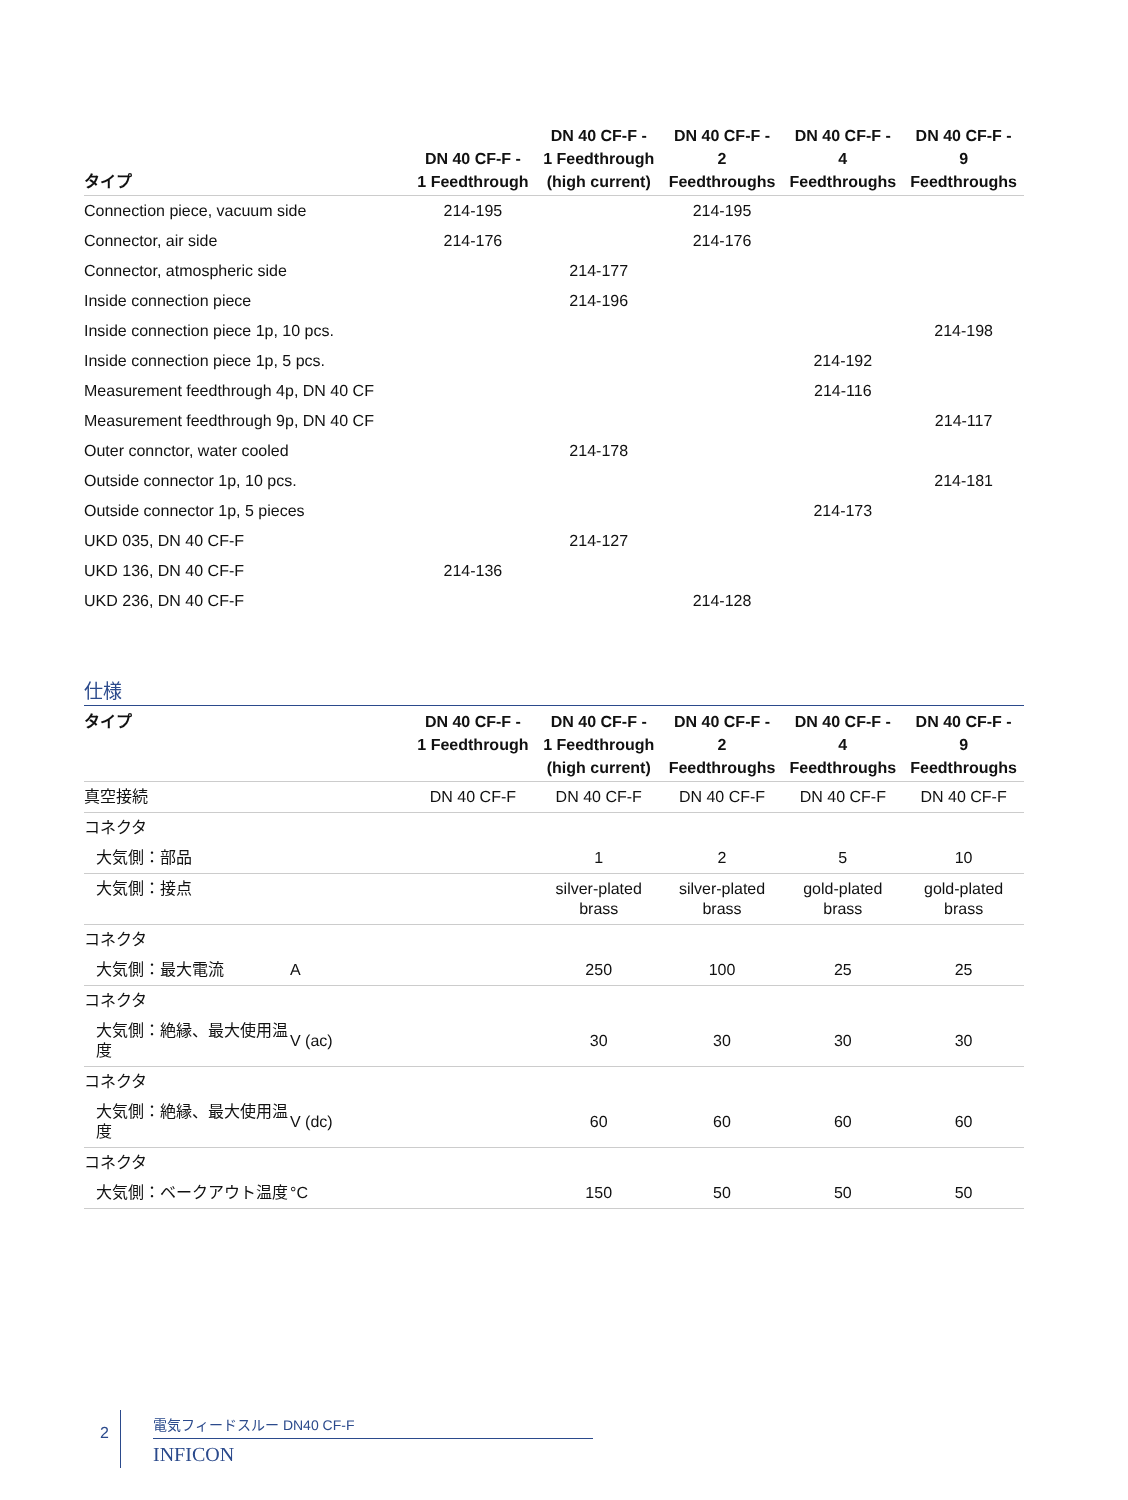| タイプ | DN 40 CF-F - 1 Feedthrough | DN 40 CF-F - 1 Feedthrough (high current) | DN 40 CF-F - 2 Feedthroughs | DN 40 CF-F - 4 Feedthroughs | DN 40 CF-F - 9 Feedthroughs |
| --- | --- | --- | --- | --- | --- |
| Connection piece, vacuum side | 214-195 | | 214-195 | | |
| Connector, air side | 214-176 | | 214-176 | | |
| Connector, atmospheric side | | 214-177 | | | |
| Inside connection piece | | 214-196 | | | |
| Inside connection piece 1p, 10 pcs. | | | | | 214-198 |
| Inside connection piece 1p, 5 pcs. | | | | 214-192 | |
| Measurement feedthrough 4p, DN 40 CF | | | | 214-116 | |
| Measurement feedthrough 9p, DN 40 CF | | | | | 214-117 |
| Outer connctor, water cooled | | 214-178 | | | |
| Outside connector 1p, 10 pcs. | | | | | 214-181 |
| Outside connector 1p, 5 pieces | | | | 214-173 | |
| UKD 035, DN 40 CF-F | | 214-127 | | | |
| UKD 136, DN 40 CF-F | 214-136 | | | | |
| UKD 236, DN 40 CF-F | | | 214-128 | | |
仕様
| タイプ | | DN 40 CF-F - 1 Feedthrough | DN 40 CF-F - 1 Feedthrough (high current) | DN 40 CF-F - 2 Feedthroughs | DN 40 CF-F - 4 Feedthroughs | DN 40 CF-F - 9 Feedthroughs |
| --- | --- | --- | --- | --- | --- | --- |
| 真空接続 | | DN 40 CF-F | DN 40 CF-F | DN 40 CF-F | DN 40 CF-F | DN 40 CF-F |
| コネクタ | | | | | | |
| 大気側：部品 | | | 1 | 2 | 5 | 10 |
| 大気側：接点 | | | silver-plated brass | silver-plated brass | gold-plated brass | gold-plated brass |
| コネクタ | | | | | | |
| 大気側：最大電流 | A | | 250 | 100 | 25 | 25 |
| コネクタ | | | | | | |
| 大気側：絶縁、最大使用温度 | V (ac) | | 30 | 30 | 30 | 30 |
| コネクタ | | | | | | |
| 大気側：絶縁、最大使用温度 | V (dc) | | 60 | 60 | 60 | 60 |
| コネクタ | | | | | | |
| 大気側：ベークアウト温度 | °C | | 150 | 50 | 50 | 50 |
2
電気フィードスルー DN40 CF-F
INFICON